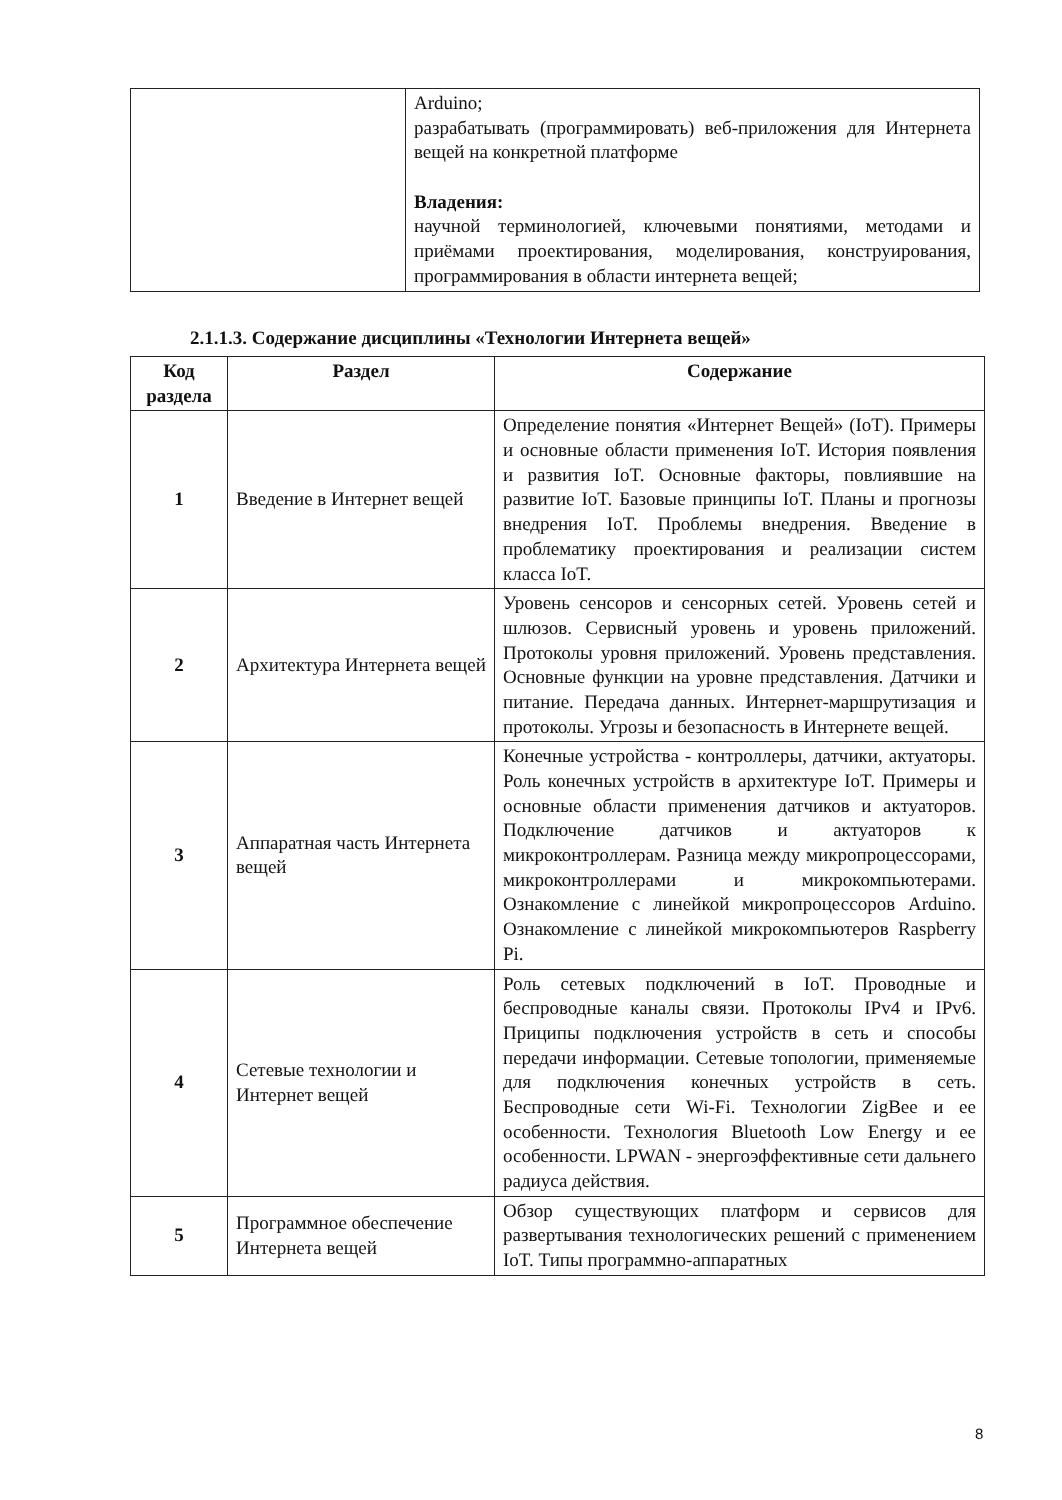| | Arduino; разрабатывать (программировать) веб-приложения для Интернета вещей на конкретной платформе Владения: научной терминологией, ключевыми понятиями, методами и приёмами проектирования, моделирования, конструирования, программирования в области интернета вещей; |
2.1.1.3. Содержание дисциплины «Технологии Интернета вещей»
| Код раздела | Раздел | Содержание |
| --- | --- | --- |
| 1 | Введение в Интернет вещей | Определение понятия «Интернет Вещей» (IoT). Примеры и основные области применения IoT. История появления и развития IoT. Основные факторы, повлиявшие на развитие IoT. Базовые принципы IoT. Планы и прогнозы внедрения IoT. Проблемы внедрения. Введение в проблематику проектирования и реализации систем класса IoT. |
| 2 | Архитектура Интернета вещей | Уровень сенсоров и сенсорных сетей. Уровень сетей и шлюзов. Сервисный уровень и уровень приложений. Протоколы уровня приложений. Уровень представления. Основные функции на уровне представления. Датчики и питание. Передача данных. Интернет-маршрутизация и протоколы. Угрозы и безопасность в Интернете вещей. |
| 3 | Аппаратная часть Интернета вещей | Конечные устройства - контроллеры, датчики, актуаторы. Роль конечных устройств в архитектуре IoT. Примеры и основные области применения датчиков и актуаторов. Подключение датчиков и актуаторов к микроконтроллерам. Разница между микропроцессорами, микроконтроллерами и микрокомпьютерами. Ознакомление с линейкой микропроцессоров Arduino. Ознакомление с линейкой микрокомпьютеров Raspberry Pi. |
| 4 | Сетевые технологии и Интернет вещей | Роль сетевых подключений в IoT. Проводные и беспроводные каналы связи. Протоколы IPv4 и IPv6. Приципы подключения устройств в сеть и способы передачи информации. Сетевые топологии, применяемые для подключения конечных устройств в сеть. Беспроводные сети Wi-Fi. Технологии ZigBee и ее особенности. Технология Bluetooth Low Energy и ее особенности. LPWAN - энергоэффективные сети дальнего радиуса действия. |
| 5 | Программное обеспечение Интернета вещей | Обзор существующих платформ и сервисов для развертывания технологических решений с применением IoT. Типы программно-аппаратных |
8